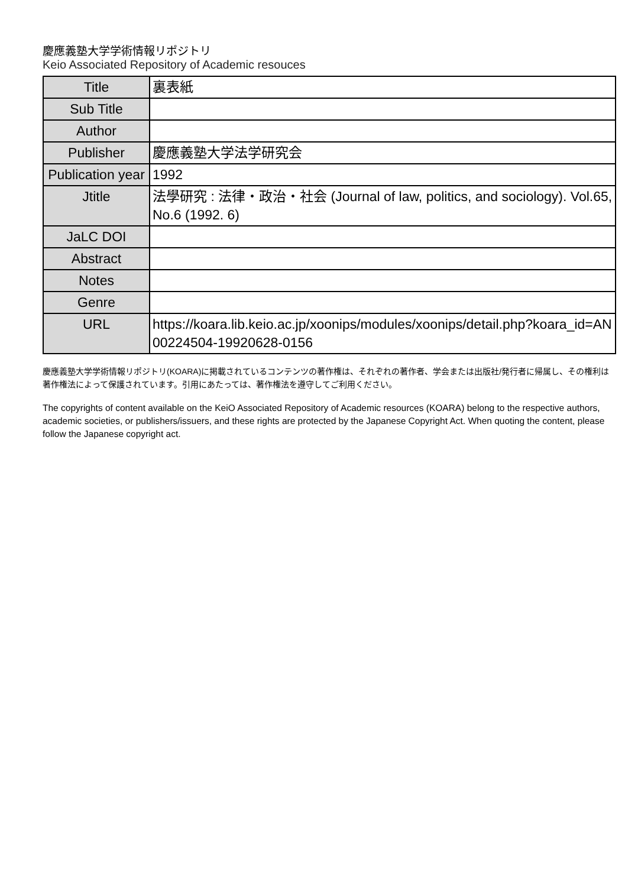慶應義塾大学学術情報リポジトリ
Keio Associated Repository of Academic resouces
| Title | 裏表紙 |
| Sub Title | |
| Author | |
| Publisher | 慶應義塾大学法学研究会 |
| Publication year | 1992 |
| Jtitle | 法學研究 : 法律・政治・社会 (Journal of law, politics, and sociology). Vol.65, No.6 (1992. 6) |
| JaLC DOI | |
| Abstract | |
| Notes | |
| Genre | |
| URL | https://koara.lib.keio.ac.jp/xoonips/modules/xoonips/detail.php?koara_id=AN00224504-19920628-0156 |
慶應義塾大学学術情報リポジトリ(KOARA)に掲載されているコンテンツの著作権は、それぞれの著作者、学会または出版社/発行者に帰属し、その権利は著作権法によって保護されています。引用にあたっては、著作権法を遵守してご利用ください。
The copyrights of content available on the KeiO Associated Repository of Academic resources (KOARA) belong to the respective authors, academic societies, or publishers/issuers, and these rights are protected by the Japanese Copyright Act. When quoting the content, please follow the Japanese copyright act.